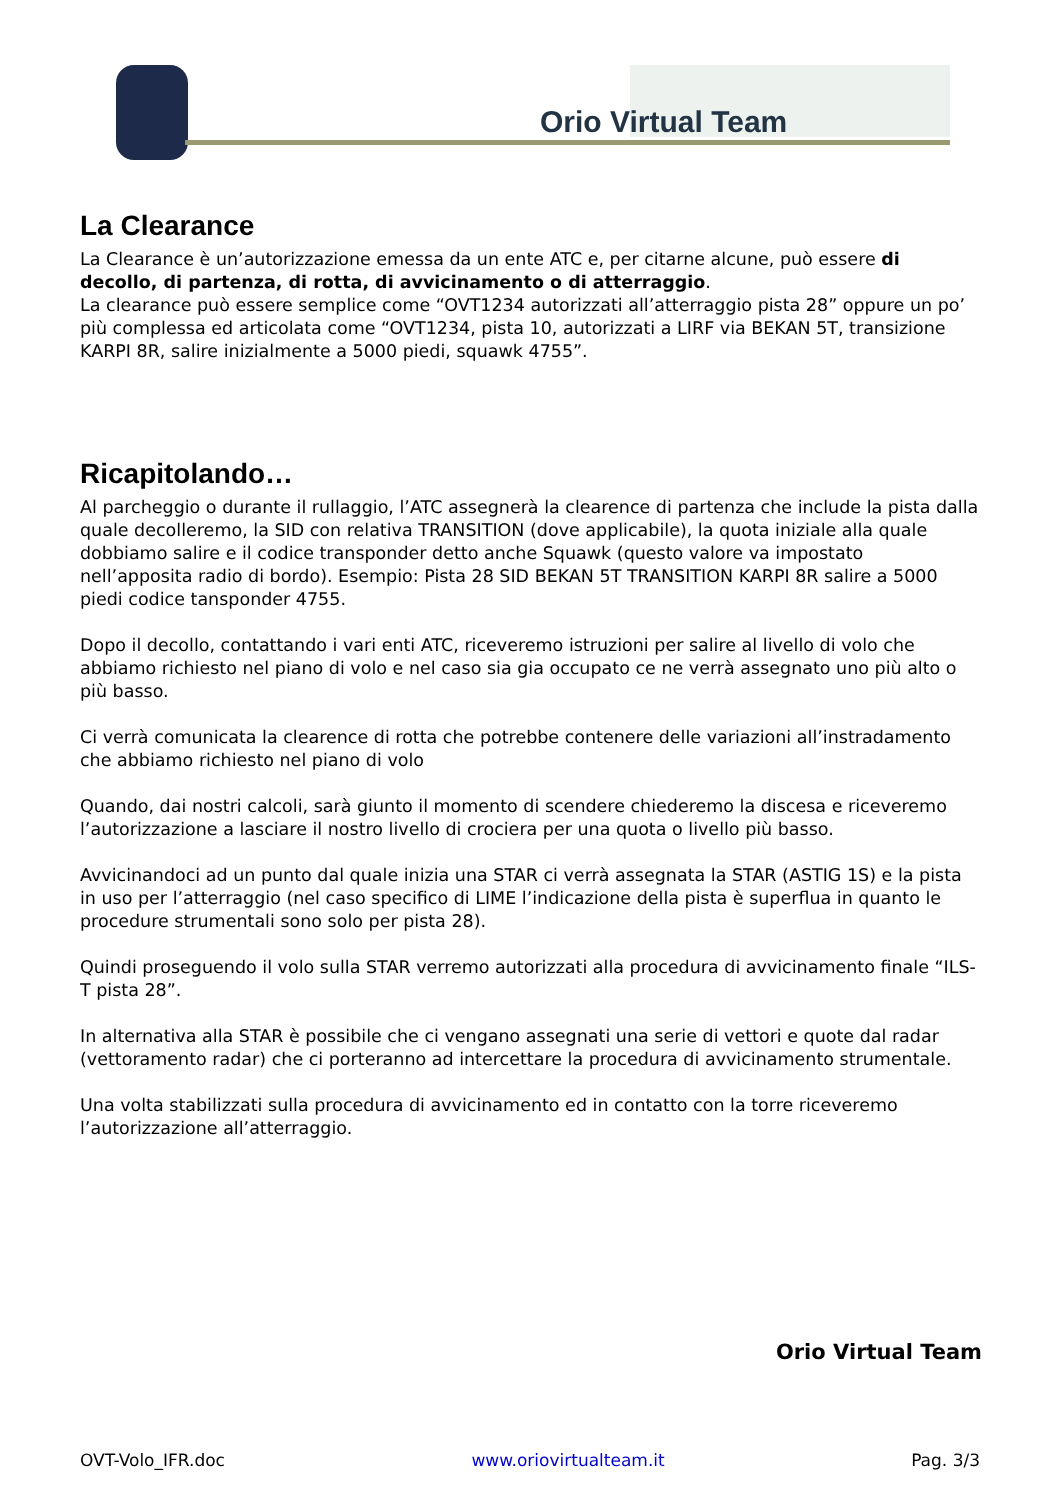Orio Virtual Team
La Clearance
La Clearance è un’autorizzazione emessa da un ente ATC e, per citarne alcune, può essere di decollo, di partenza, di rotta, di avvicinamento o di atterraggio.
La clearance può essere semplice come “OVT1234 autorizzati all’atterraggio pista 28” oppure un po’ più complessa ed articolata come “OVT1234, pista 10, autorizzati a LIRF via BEKAN 5T, transizione KARPI 8R, salire inizialmente a 5000 piedi, squawk 4755”.
Ricapitolando…
Al parcheggio o durante il rullaggio, l’ATC assegnerà la clearence di partenza che include la pista dalla quale decolleremo, la SID con relativa TRANSITION (dove applicabile), la quota iniziale alla quale dobbiamo salire e il codice transponder detto anche Squawk (questo valore va impostato nell’apposita radio di bordo). Esempio: Pista 28 SID BEKAN 5T TRANSITION KARPI 8R salire a 5000 piedi codice tansponder 4755.
Dopo il decollo, contattando i vari enti ATC, riceveremo istruzioni per salire al livello di volo che abbiamo richiesto nel piano di volo e nel caso sia gia occupato ce ne verrà assegnato uno più alto o più basso.
Ci verrà comunicata la clearence di rotta che potrebbe contenere delle variazioni all’instradamento che abbiamo richiesto nel piano di volo
Quando, dai nostri calcoli, sarà giunto il momento di scendere chiederemo la discesa e riceveremo l’autorizzazione a lasciare il nostro livello di crociera per una quota o livello più basso.
Avvicinandoci ad un punto dal quale inizia una STAR ci verrà assegnata la STAR (ASTIG 1S) e la pista in uso per l’atterraggio (nel caso specifico di LIME l’indicazione della pista è superflua in quanto le procedure strumentali sono solo per pista 28).
Quindi proseguendo il volo sulla STAR verremo autorizzati alla procedura di avvicinamento finale “ILS-T pista 28”.
In alternativa alla STAR è possibile che ci vengano assegnati una serie di vettori e quote dal radar (vettoramento radar) che ci porteranno ad intercettare la procedura di avvicinamento strumentale.
Una volta stabilizzati sulla procedura di avvicinamento ed in contatto con la torre riceveremo l’autorizzazione all’atterraggio.
Orio Virtual Team
OVT-Volo_IFR.doc www.oriovirtualteam.it Pag. 3/3